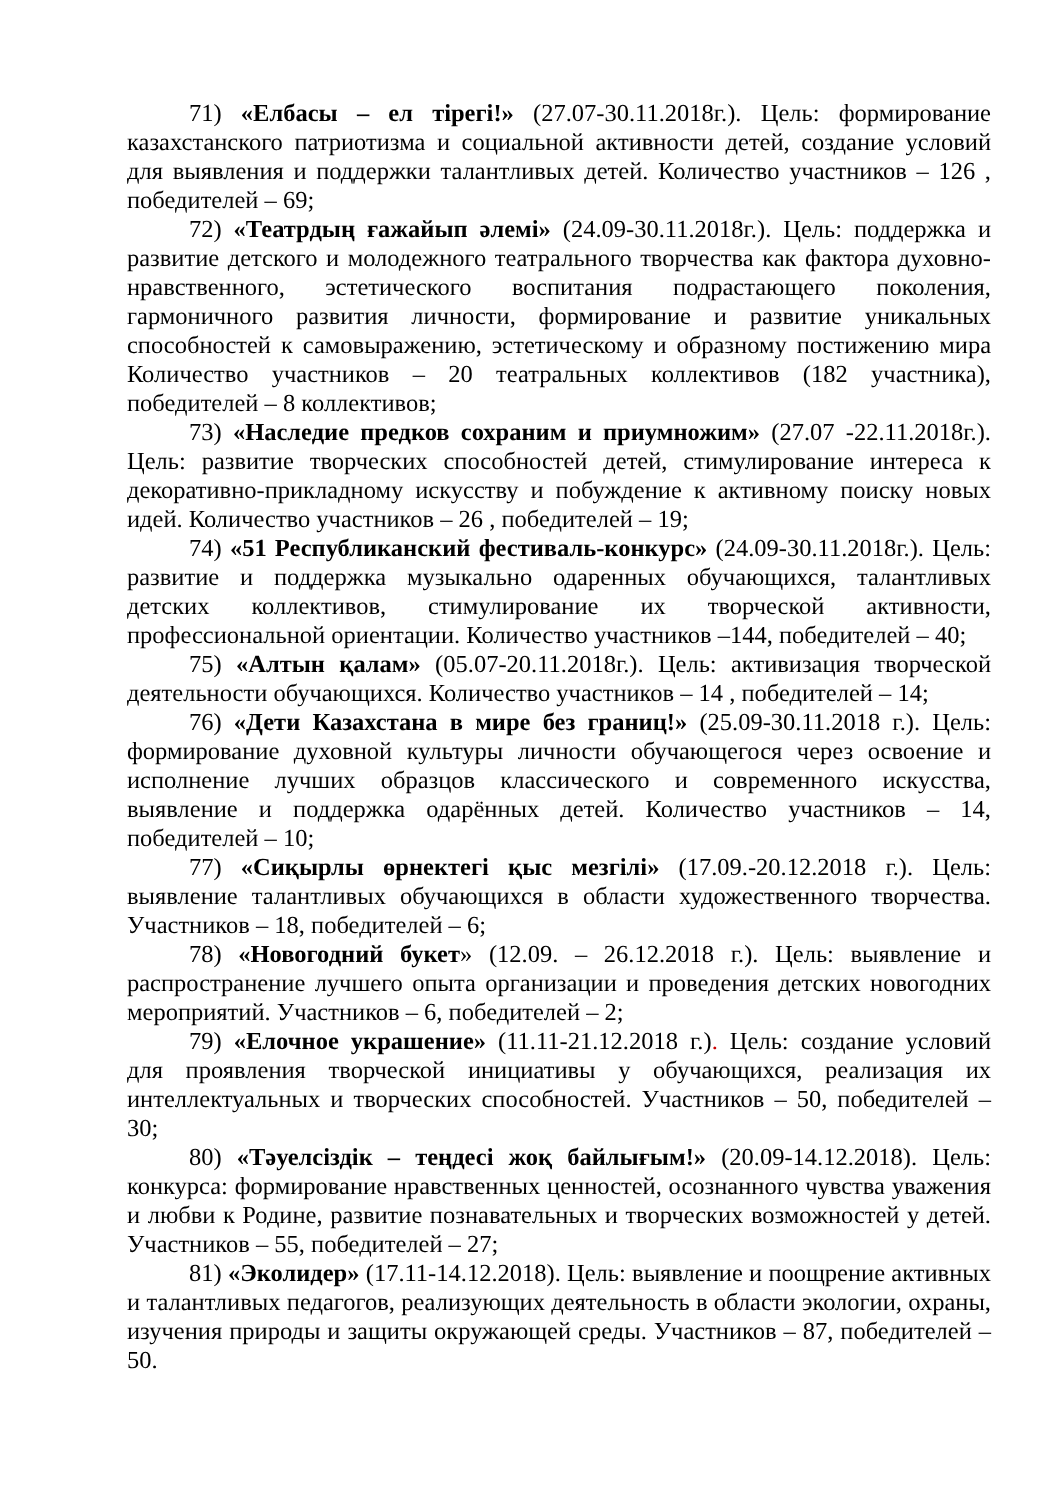71) «Елбасы – ел тірегі!» (27.07-30.11.2018г.). Цель: формирование казахстанского патриотизма и социальной активности детей, создание условий для выявления и поддержки талантливых детей. Количество участников – 126 , победителей – 69;
72) «Театрдың ғажайып әлемі» (24.09-30.11.2018г.). Цель: поддержка и развитие детского и молодежного театрального творчества как фактора духовно-нравственного, эстетического воспитания подрастающего поколения, гармоничного развития личности, формирование и развитие уникальных способностей к самовыражению, эстетическому и образному постижению мира Количество участников – 20 театральных коллективов (182 участника), победителей – 8 коллективов;
73) «Наследие предков сохраним и приумножим» (27.07 -22.11.2018г.). Цель: развитие творческих способностей детей, стимулирование интереса к декоративно-прикладному искусству и побуждение к активному поиску новых идей. Количество участников – 26 , победителей – 19;
74) «51 Республиканский фестиваль-конкурс» (24.09-30.11.2018г.). Цель: развитие и поддержка музыкально одаренных обучающихся, талантливых детских коллективов, стимулирование их творческой активности, профессиональной ориентации. Количество участников –144, победителей – 40;
75) «Алтын қалам» (05.07-20.11.2018г.). Цель: активизация творческой деятельности обучающихся. Количество участников – 14 , победителей – 14;
76) «Дети Казахстана в мире без границ!» (25.09-30.11.2018 г.). Цель: формирование духовной культуры личности обучающегося через освоение и исполнение лучших образцов классического и современного искусства, выявление и поддержка одарённых детей. Количество участников – 14, победителей – 10;
77) «Сиқырлы өрнектегі қыс мезгілі» (17.09.-20.12.2018 г.). Цель: выявление талантливых обучающихся в области художественного творчества. Участников – 18, победителей – 6;
78) «Новогодний букет» (12.09. – 26.12.2018 г.). Цель: выявление и распространение лучшего опыта организации и проведения детских новогодних мероприятий. Участников – 6, победителей – 2;
79) «Елочное украшение» (11.11-21.12.2018 г.). Цель: создание условий для проявления творческой инициативы у обучающихся, реализация их интеллектуальных и творческих способностей. Участников – 50, победителей – 30;
80) «Тәуелсіздік – теңдесі жоқ байлығым!» (20.09-14.12.2018). Цель: конкурса: формирование нравственных ценностей, осознанного чувства уважения и любви к Родине, развитие познавательных и творческих возможностей у детей. Участников – 55, победителей – 27;
81) «Эколидер» (17.11-14.12.2018). Цель: выявление и поощрение активных и талантливых педагогов, реализующих деятельность в области экологии, охраны, изучения природы и защиты окружающей среды. Участников – 87, победителей – 50.